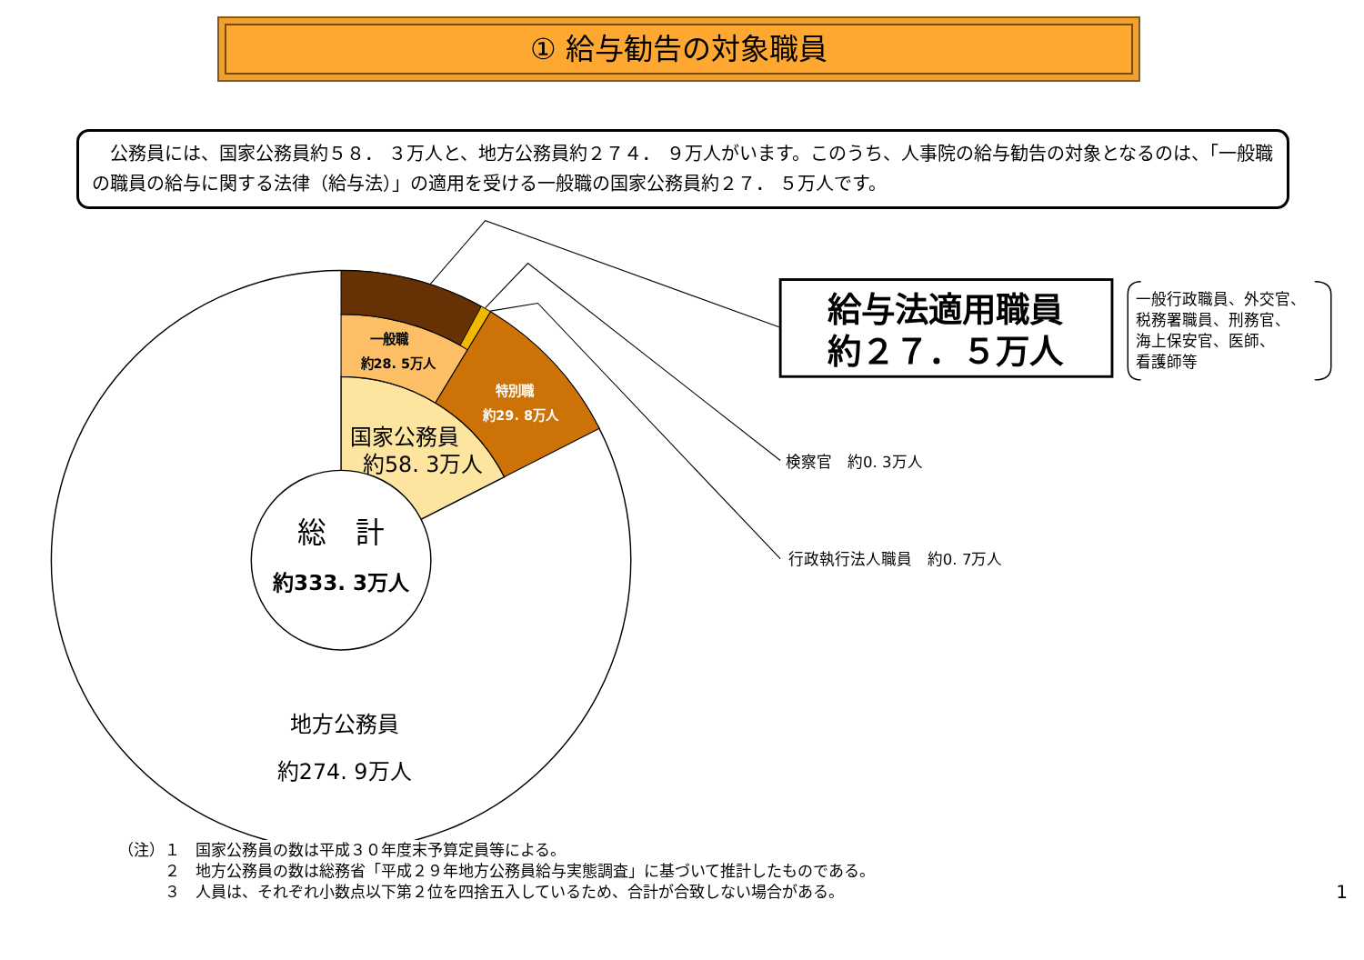① 給与勧告の対象職員
　公務員には、国家公務員約５８． ３万人と、地方公務員約２７４． ９万人がいます。このうち、人事院の給与勧告の対象となるのは、「一般職の職員の給与に関する法律（給与法）」の適用を受ける一般職の国家公務員約２７． ５万人です。
給与法適用職員
約２７．５万人
一般行政職員、外交官、
税務署職員、刑務官、
海上保安官、医師、
看護師等
検察官　約0. 3万人
行政執行法人職員　約0. 7万人
一般職
約28. 5万人
特別職
約29. 8万人
国家公務員
約58. 3万人
総　計
約333. 3万人
地方公務員
約274. 9万人
（注）１　国家公務員の数は平成３０年度末予算定員等による。
　　　２　地方公務員の数は総務省「平成２９年地方公務員給与実態調査」に基づいて推計したものである。
　　　３　人員は、それぞれ小数点以下第２位を四捨五入しているため、合計が合致しない場合がある。 1